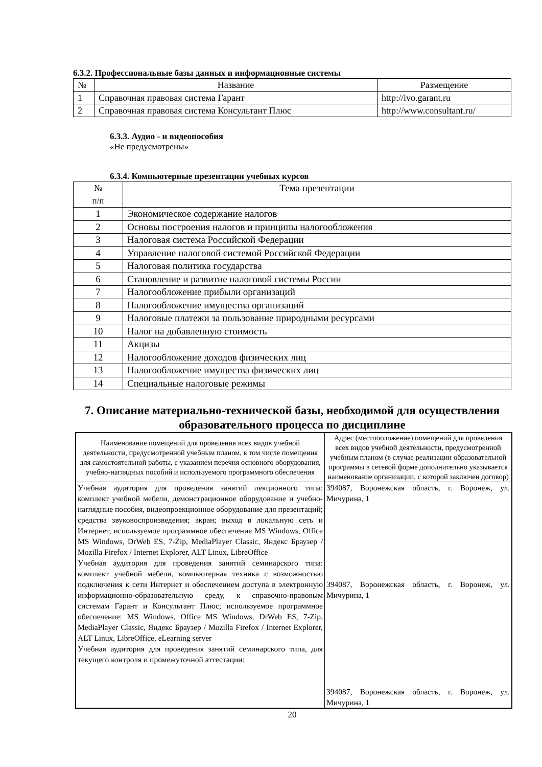6.3.2. Профессиональные базы данных и информационные системы
| № | Название | Размещение |
| --- | --- | --- |
| 1 | Справочная правовая система Гарант | http://ivo.garant.ru |
| 2 | Справочная правовая система Консультант Плюс | http://www.consultant.ru/ |
6.3.3. Аудио - и видеопособия
«Не предусмотрены»
6.3.4. Компьютерные презентации учебных курсов
| № п/п | Тема презентации |
| --- | --- |
| 1 | Экономическое содержание налогов |
| 2 | Основы построения налогов и принципы налогообложения |
| 3 | Налоговая система Российской Федерации |
| 4 | Управление налоговой системой Российской Федерации |
| 5 | Налоговая политика государства |
| 6 | Становление и развитие налоговой системы России |
| 7 | Налогообложение прибыли организаций |
| 8 | Налогообложение имущества организаций |
| 9 | Налоговые платежи за пользование природными ресурсами |
| 10 | Налог на добавленную стоимость |
| 11 | Акцизы |
| 12 | Налогообложение доходов физических лиц |
| 13 | Налогообложение имущества физических лиц |
| 14 | Специальные налоговые режимы |
7. Описание материально-технической базы, необходимой для осуществления образовательного процесса по дисциплине
| Наименование помещений для проведения всех видов учебной деятельности, предусмотренной учебным планом, в том числе помещения для самостоятельной работы, с указанием перечня основного оборудования, учебно-наглядных пособий и используемого программного обеспечения | Адрес (местоположение) помещений для проведения всех видов учебной деятельности, предусмотренной учебным планом (в случае реализации образовательной программы в сетевой форме дополнительно указывается наименование организации, с которой заключен договор) |
| --- | --- |
| Учебная аудитория для проведения занятий лекционного типа: комплект учебной мебели, демонстрационное оборудование и учебно-наглядные пособия, видеопроекционное оборудование для презентаций; средства звуковоспроизведения; экран; выход в локальную сеть и Интернет, используемое программное обеспечение MS Windows, Office MS Windows, DrWeb ES, 7-Zip, MediaPlayer Classic, Яндекс Браузер / Mozilla Firefox / Internet Explorer, ALT Linux, LibreOffice Учебная аудитория для проведения занятий семинарского типа: комплект учебной мебели, компьютерная техника с возможностью подключения к сети Интернет и обеспечением доступа в электронную информационно-образовательную среду, к справочно-правовым системам Гарант и Консультант Плюс; используемое программное обеспечение: MS Windows, Office MS Windows, DrWeb ES, 7-Zip, MediaPlayer Classic, Яндекс Браузер / Mozilla Firefox / Internet Explorer, ALT Linux, LibreOffice, eLearning server Учебная аудитория для проведения занятий семинарского типа, для текущего контроля и промежуточной аттестации: | 394087, Воронежская область, г. Воронеж, ул. Мичурина, 1 394087, Воронежская область, г. Воронеж, ул. Мичурина, 1 394087, Воронежская область, г. Воронеж, ул. Мичурина, 1 |
20